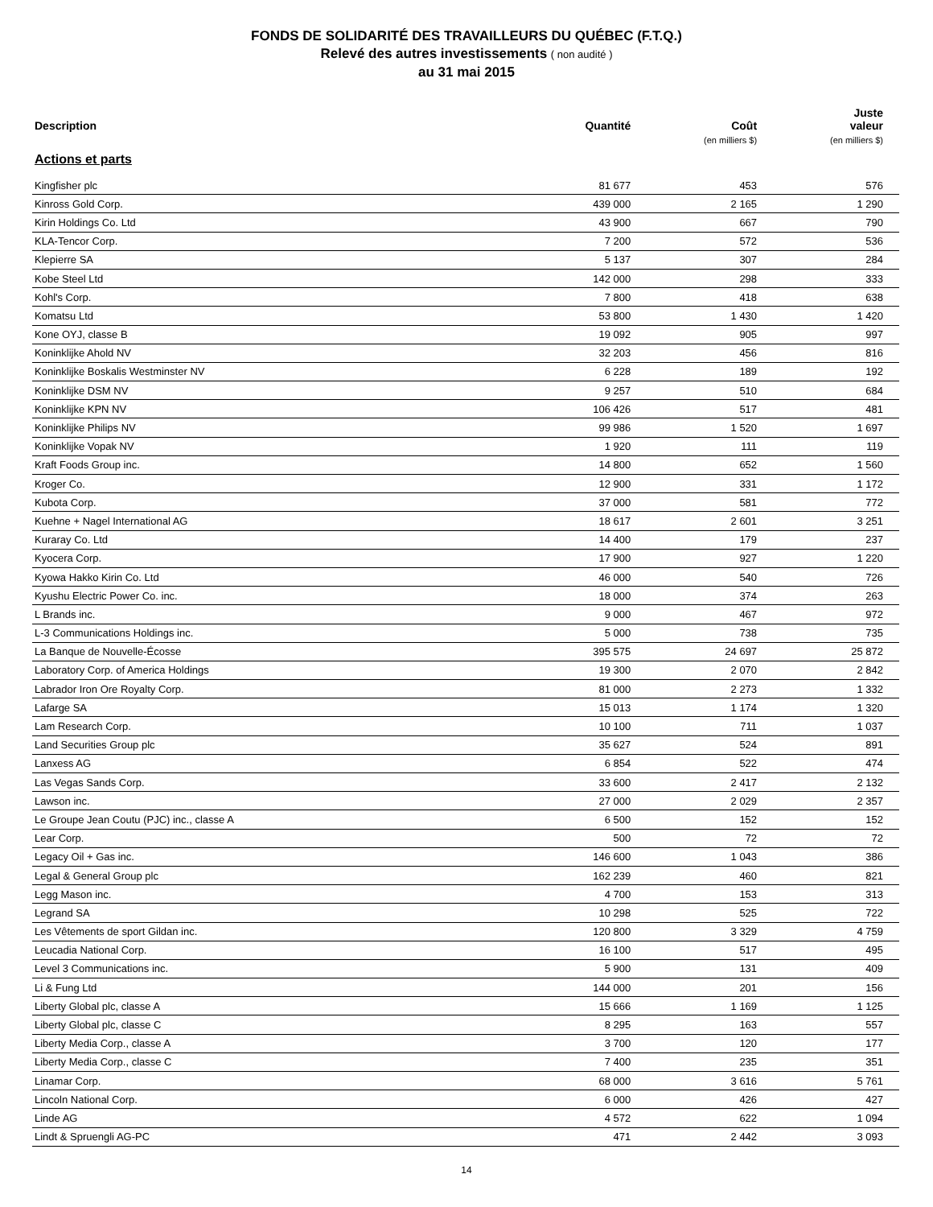FONDS DE SOLIDARITÉ DES TRAVAILLEURS DU QUÉBEC (F.T.Q.)
Relevé des autres investissements ( non audité )
au 31 mai 2015
| Description | Quantité | Coût (en milliers $) | Juste valeur (en milliers $) |
| --- | --- | --- | --- |
| Actions et parts | | | |
| Kingfisher plc | 81 677 | 453 | 576 |
| Kinross Gold Corp. | 439 000 | 2 165 | 1 290 |
| Kirin Holdings Co. Ltd | 43 900 | 667 | 790 |
| KLA-Tencor Corp. | 7 200 | 572 | 536 |
| Klepierre SA | 5 137 | 307 | 284 |
| Kobe Steel Ltd | 142 000 | 298 | 333 |
| Kohl's Corp. | 7 800 | 418 | 638 |
| Komatsu Ltd | 53 800 | 1 430 | 1 420 |
| Kone OYJ, classe B | 19 092 | 905 | 997 |
| Koninklijke Ahold NV | 32 203 | 456 | 816 |
| Koninklijke Boskalis Westminster NV | 6 228 | 189 | 192 |
| Koninklijke DSM NV | 9 257 | 510 | 684 |
| Koninklijke KPN NV | 106 426 | 517 | 481 |
| Koninklijke Philips NV | 99 986 | 1 520 | 1 697 |
| Koninklijke Vopak NV | 1 920 | 111 | 119 |
| Kraft Foods Group inc. | 14 800 | 652 | 1 560 |
| Kroger Co. | 12 900 | 331 | 1 172 |
| Kubota Corp. | 37 000 | 581 | 772 |
| Kuehne + Nagel International AG | 18 617 | 2 601 | 3 251 |
| Kuraray Co. Ltd | 14 400 | 179 | 237 |
| Kyocera Corp. | 17 900 | 927 | 1 220 |
| Kyowa Hakko Kirin Co. Ltd | 46 000 | 540 | 726 |
| Kyushu Electric Power Co. inc. | 18 000 | 374 | 263 |
| L Brands inc. | 9 000 | 467 | 972 |
| L-3 Communications Holdings inc. | 5 000 | 738 | 735 |
| La Banque de Nouvelle-Écosse | 395 575 | 24 697 | 25 872 |
| Laboratory Corp. of America Holdings | 19 300 | 2 070 | 2 842 |
| Labrador Iron Ore Royalty Corp. | 81 000 | 2 273 | 1 332 |
| Lafarge SA | 15 013 | 1 174 | 1 320 |
| Lam Research Corp. | 10 100 | 711 | 1 037 |
| Land Securities Group plc | 35 627 | 524 | 891 |
| Lanxess AG | 6 854 | 522 | 474 |
| Las Vegas Sands Corp. | 33 600 | 2 417 | 2 132 |
| Lawson inc. | 27 000 | 2 029 | 2 357 |
| Le Groupe Jean Coutu (PJC) inc., classe A | 6 500 | 152 | 152 |
| Lear Corp. | 500 | 72 | 72 |
| Legacy Oil + Gas inc. | 146 600 | 1 043 | 386 |
| Legal & General Group plc | 162 239 | 460 | 821 |
| Legg Mason inc. | 4 700 | 153 | 313 |
| Legrand SA | 10 298 | 525 | 722 |
| Les Vêtements de sport Gildan inc. | 120 800 | 3 329 | 4 759 |
| Leucadia National Corp. | 16 100 | 517 | 495 |
| Level 3 Communications inc. | 5 900 | 131 | 409 |
| Li & Fung Ltd | 144 000 | 201 | 156 |
| Liberty Global plc, classe A | 15 666 | 1 169 | 1 125 |
| Liberty Global plc, classe C | 8 295 | 163 | 557 |
| Liberty Media Corp., classe A | 3 700 | 120 | 177 |
| Liberty Media Corp., classe C | 7 400 | 235 | 351 |
| Linamar Corp. | 68 000 | 3 616 | 5 761 |
| Lincoln National Corp. | 6 000 | 426 | 427 |
| Linde AG | 4 572 | 622 | 1 094 |
| Lindt & Spruengli AG-PC | 471 | 2 442 | 3 093 |
14